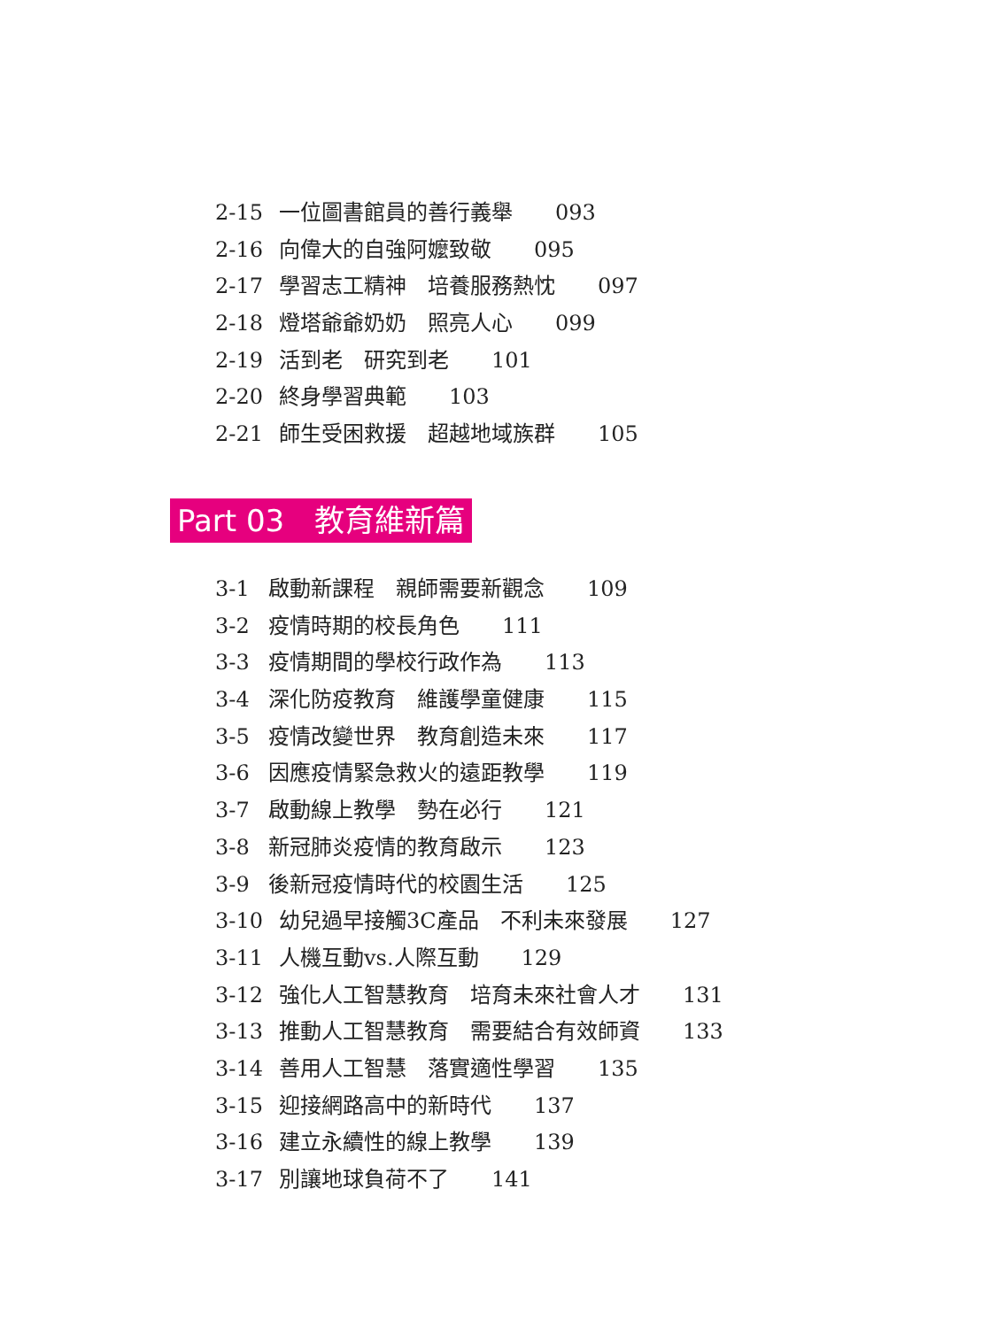2-15 一位圖書館員的善行義舉　　093
2-16 向偉大的自強阿嬤致敬　　095
2-17 學習志工精神　培養服務熱忱　　097
2-18 燈塔爺爺奶奶　照亮人心　　099
2-19 活到老　研究到老　　101
2-20 終身學習典範　　103
2-21 師生受困救援　超越地域族群　　105
Part 03　教育維新篇
3-1 啟動新課程　親師需要新觀念　　109
3-2 疫情時期的校長角色　　111
3-3 疫情期間的學校行政作為　　113
3-4 深化防疫教育　維護學童健康　　115
3-5 疫情改變世界　教育創造未來　　117
3-6 因應疫情緊急救火的遠距教學　　119
3-7 啟動線上教學　勢在必行　　121
3-8 新冠肺炎疫情的教育啟示　　123
3-9 後新冠疫情時代的校園生活　　125
3-10 幼兒過早接觸3C產品　不利未來發展　　127
3-11 人機互動vs.人際互動　　129
3-12 強化人工智慧教育　培育未來社會人才　　131
3-13 推動人工智慧教育　需要結合有效師資　　133
3-14 善用人工智慧　落實適性學習　　135
3-15 迎接網路高中的新時代　　137
3-16 建立永續性的線上教學　　139
3-17 別讓地球負荷不了　　141